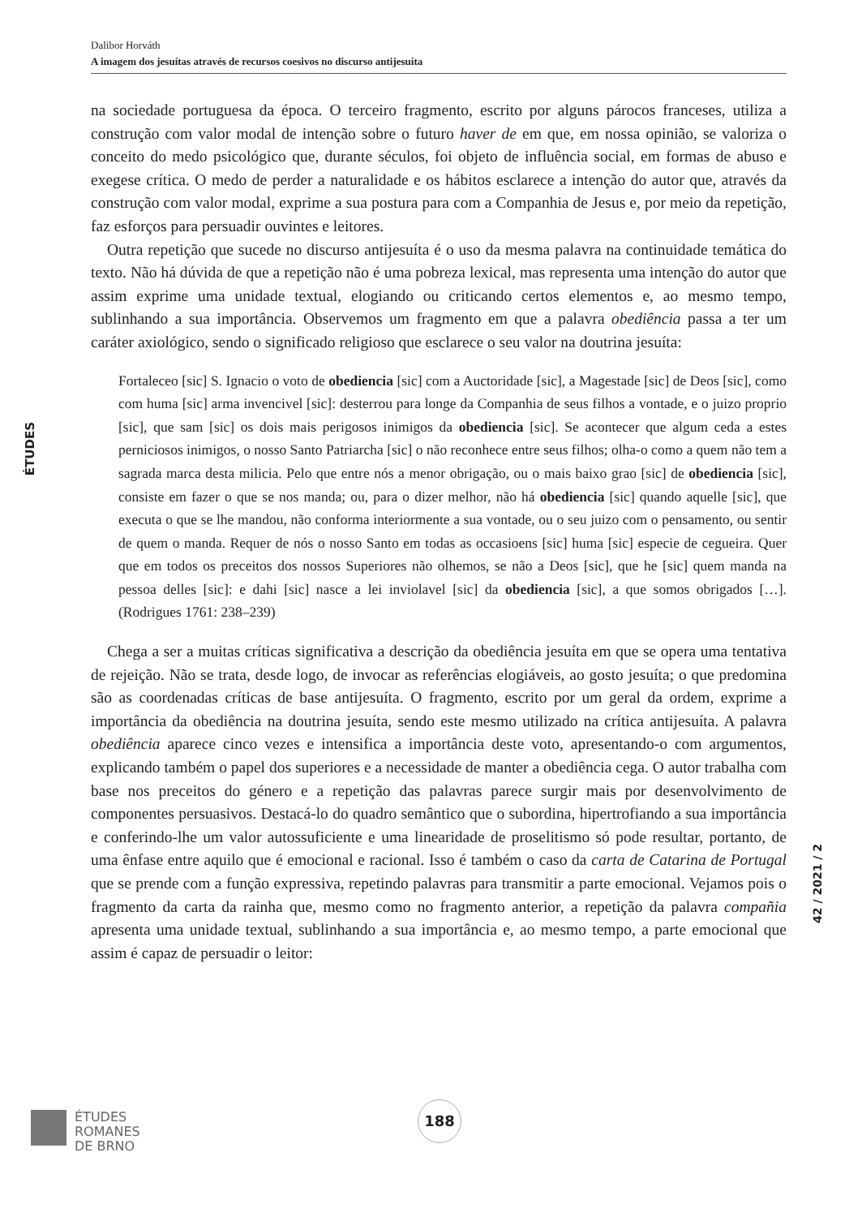Dalibor Horváth
A imagem dos jesuítas através de recursos coesivos no discurso antijesuíta
ÉTUDES
42 / 2021 / 2
na sociedade portuguesa da época. O terceiro fragmento, escrito por alguns párocos franceses, utiliza a construção com valor modal de intenção sobre o futuro haver de em que, em nossa opinião, se valoriza o conceito do medo psicológico que, durante séculos, foi objeto de influência social, em formas de abuso e exegese crítica. O medo de perder a naturalidade e os hábitos esclarece a intenção do autor que, através da construção com valor modal, exprime a sua postura para com a Companhia de Jesus e, por meio da repetição, faz esforços para persuadir ouvintes e leitores.
Outra repetição que sucede no discurso antijesuíta é o uso da mesma palavra na continuidade temática do texto. Não há dúvida de que a repetição não é uma pobreza lexical, mas representa uma intenção do autor que assim exprime uma unidade textual, elogiando ou criticando certos elementos e, ao mesmo tempo, sublinhando a sua importância. Observemos um fragmento em que a palavra obediência passa a ter um caráter axiológico, sendo o significado religioso que esclarece o seu valor na doutrina jesuíta:
Fortaleceo [sic] S. Ignacio o voto de obediencia [sic] com a Auctoridade [sic], a Magestade [sic] de Deos [sic], como com huma [sic] arma invencivel [sic]: desterrou para longe da Companhia de seus filhos a vontade, e o juizo proprio [sic], que sam [sic] os dois mais perigosos inimigos da obediencia [sic]. Se acontecer que algum ceda a estes perniciosos inimigos, o nosso Santo Patriarcha [sic] o não reconhece entre seus filhos; olha-o como a quem não tem a sagrada marca desta milicia. Pelo que entre nós a menor obrigação, ou o mais baixo grao [sic] de obediencia [sic], consiste em fazer o que se nos manda; ou, para o dizer melhor, não há obediencia [sic] quando aquelle [sic], que executa o que se lhe mandou, não conforma interiormente a sua vontade, ou o seu juizo com o pensamento, ou sentir de quem o manda. Requer de nós o nosso Santo em todas as occasioens [sic] huma [sic] especie de cegueira. Quer que em todos os preceitos dos nossos Superiores não olhemos, se não a Deos [sic], que he [sic] quem manda na pessoa delles [sic]: e dahi [sic] nasce a lei inviolavel [sic] da obediencia [sic], a que somos obrigados […]. (Rodrigues 1761: 238–239)
Chega a ser a muitas críticas significativa a descrição da obediência jesuíta em que se opera uma tentativa de rejeição. Não se trata, desde logo, de invocar as referências elogiáveis, ao gosto jesuíta; o que predomina são as coordenadas críticas de base antijesuíta. O fragmento, escrito por um geral da ordem, exprime a importância da obediência na doutrina jesuíta, sendo este mesmo utilizado na crítica antijesuíta. A palavra obediência aparece cinco vezes e intensifica a importância deste voto, apresentando-o com argumentos, explicando também o papel dos superiores e a necessidade de manter a obediência cega. O autor trabalha com base nos preceitos do género e a repetição das palavras parece surgir mais por desenvolvimento de componentes persuasivos. Destacá-lo do quadro semântico que o subordina, hipertrofiando a sua importância e conferindo-lhe um valor autossuficiente e uma linearidade de proselitismo só pode resultar, portanto, de uma ênfase entre aquilo que é emocional e racional. Isso é também o caso da carta de Catarina de Portugal que se prende com a função expressiva, repetindo palavras para transmitir a parte emocional. Vejamos pois o fragmento da carta da rainha que, mesmo como no fragmento anterior, a repetição da palavra compañia apresenta uma unidade textual, sublinhando a sua importância e, ao mesmo tempo, a parte emocional que assim é capaz de persuadir o leitor:
ÉTUDES
ROMANES
DE BRNO
188